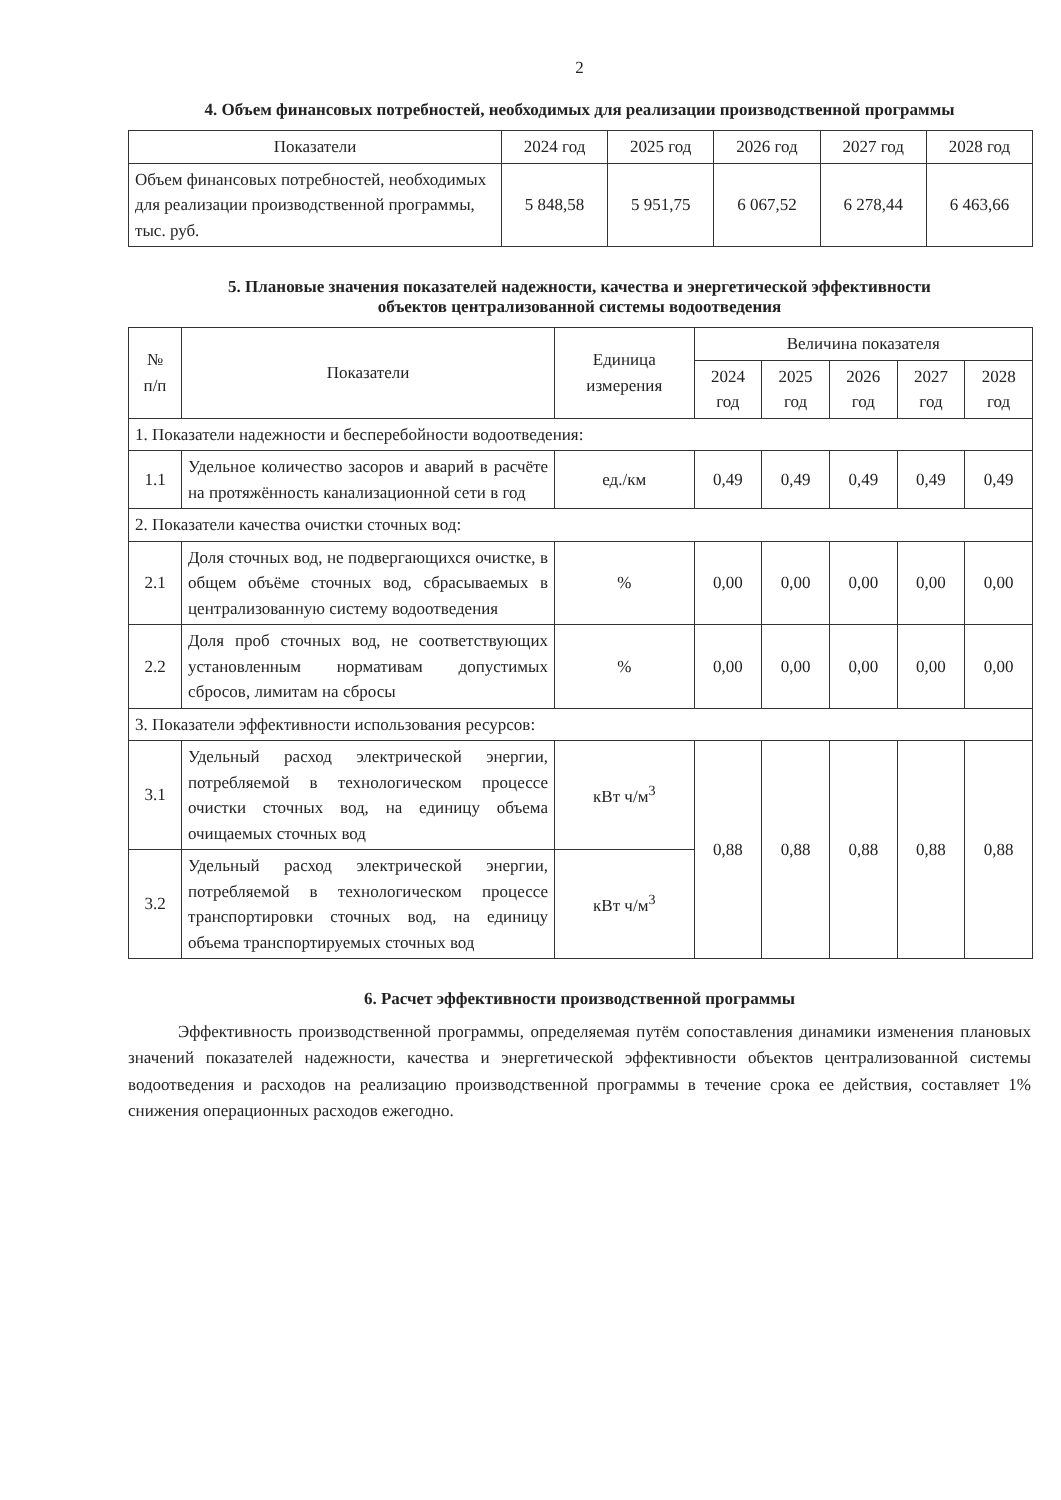2
4. Объем финансовых потребностей, необходимых для реализации производственной программы
| Показатели | 2024 год | 2025 год | 2026 год | 2027 год | 2028 год |
| --- | --- | --- | --- | --- | --- |
| Объем финансовых потребностей, необходимых для реализации производственной программы, тыс. руб. | 5 848,58 | 5 951,75 | 6 067,52 | 6 278,44 | 6 463,66 |
5. Плановые значения показателей надежности, качества и энергетической эффективности
объектов централизованной системы водоотведения
| № п/п | Показатели | Единица измерения | Величина показателя | | | | |
| --- | --- | --- | --- | --- | --- | --- | --- |
| | | | 2024 год | 2025 год | 2026 год | 2027 год | 2028 год |
| 1. Показатели надежности и бесперебойности водоотведения: | | | | | | | |
| 1.1 | Удельное количество засоров и аварий в расчёте на протяжённость канализационной сети в год | ед./км | 0,49 | 0,49 | 0,49 | 0,49 | 0,49 |
| 2. Показатели качества очистки сточных вод: | | | | | | | |
| 2.1 | Доля сточных вод, не подвергающихся очистке, в общем объёме сточных вод, сбрасываемых в централизованную систему водоотведения | % | 0,00 | 0,00 | 0,00 | 0,00 | 0,00 |
| 2.2 | Доля проб сточных вод, не соответствующих установленным нормативам допустимых сбросов, лимитам на сбросы | % | 0,00 | 0,00 | 0,00 | 0,00 | 0,00 |
| 3. Показатели эффективности использования ресурсов: | | | | | | | |
| 3.1 | Удельный расход электрической энергии, потребляемой в технологическом процессе очистки сточных вод, на единицу объема очищаемых сточных вод | кВт ч/м<sup>3</sup> | 0,88 | 0,88 | 0,88 | 0,88 | 0,88 |
| 3.2 | Удельный расход электрической энергии, потребляемой в технологическом процессе транспортировки сточных вод, на единицу объема транспортируемых сточных вод | кВт ч/м<sup>3</sup> | | | | | |
6. Расчет эффективности производственной программы
Эффективность производственной программы, определяемая путём сопоставления динамики изменения плановых значений показателей надежности, качества и энергетической эффективности объектов централизованной системы водоотведения и расходов на реализацию производственной программы в течение срока ее действия, составляет 1% снижения операционных расходов ежегодно.